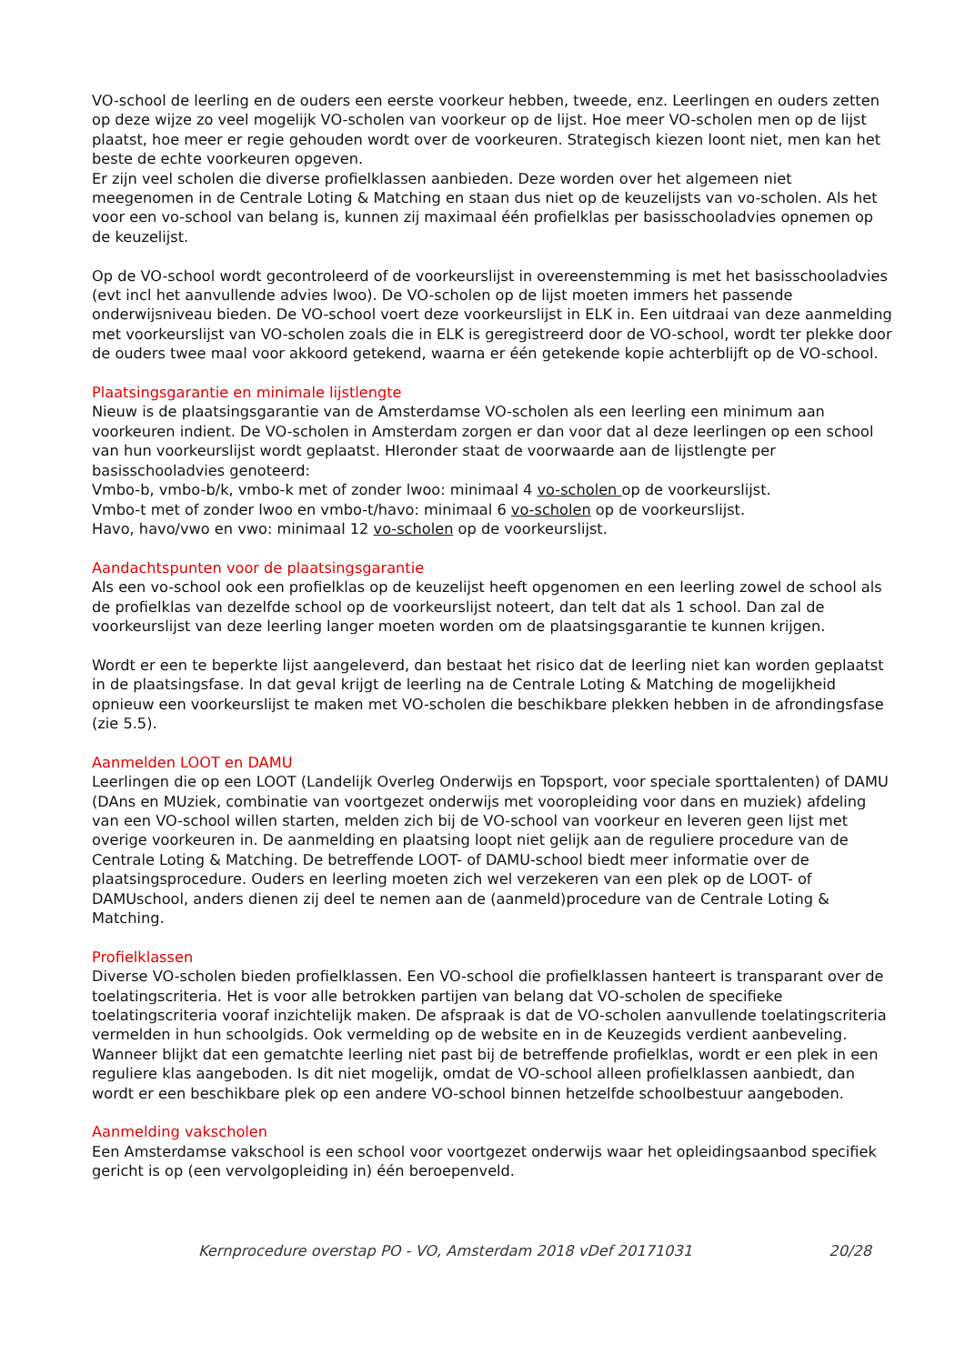VO-school de leerling en de ouders een eerste voorkeur hebben, tweede, enz. Leerlingen en ouders zetten op deze wijze zo veel mogelijk VO-scholen van voorkeur op de lijst. Hoe meer VO-scholen men op de lijst plaatst, hoe meer er regie gehouden wordt over de voorkeuren. Strategisch kiezen loont niet, men kan het beste de echte voorkeuren opgeven.
Er zijn veel scholen die diverse profielklassen aanbieden. Deze worden over het algemeen niet meegenomen in de Centrale Loting & Matching en staan dus niet op de keuzelijsts van vo-scholen. Als het voor een vo-school van belang is, kunnen zij maximaal één profielklas per basisschooladvies opnemen op de keuzelijst.
Op de VO-school wordt gecontroleerd of de voorkeurslijst in overeenstemming is met het basisschooladvies (evt incl het aanvullende advies lwoo). De VO-scholen op de lijst moeten immers het passende onderwijsniveau bieden. De VO-school voert deze voorkeurslijst in ELK in. Een uitdraai van deze aanmelding met voorkeurslijst van VO-scholen zoals die in ELK is geregistreerd door de VO-school, wordt ter plekke door de ouders twee maal voor akkoord getekend, waarna er één getekende kopie achterblijft op de VO-school.
Plaatsingsgarantie en minimale lijstlengte
Nieuw is de plaatsingsgarantie van de Amsterdamse VO-scholen als een leerling een minimum aan voorkeuren indient. De VO-scholen in Amsterdam zorgen er dan voor dat al deze leerlingen op een school van hun voorkeurslijst wordt geplaatst. HIeronder staat de voorwaarde aan de lijstlengte per basisschooladvies genoteerd:
Vmbo-b, vmbo-b/k, vmbo-k met of zonder lwoo: minimaal 4 vo-scholen op de voorkeurslijst.
Vmbo-t met of zonder lwoo en vmbo-t/havo: minimaal 6 vo-scholen op de voorkeurslijst.
Havo, havo/vwo en vwo: minimaal 12 vo-scholen op de voorkeurslijst.
Aandachtspunten voor de plaatsingsgarantie
Als een vo-school ook een profielklas op de keuzelijst heeft opgenomen en een leerling zowel de school als de profielklas van dezelfde school op de voorkeurslijst noteert, dan telt dat als 1 school. Dan zal de voorkeurslijst van deze leerling langer moeten worden om de plaatsingsgarantie te kunnen krijgen.
Wordt er een te beperkte lijst aangeleverd, dan bestaat het risico dat de leerling niet kan worden geplaatst in de plaatsingsfase. In dat geval krijgt de leerling na de Centrale Loting & Matching de mogelijkheid opnieuw een voorkeurslijst te maken met VO-scholen die beschikbare plekken hebben in de afrondingsfase (zie 5.5).
Aanmelden LOOT en DAMU
Leerlingen die op een LOOT (Landelijk Overleg Onderwijs en Topsport, voor speciale sporttalenten) of DAMU (DAns en MUziek, combinatie van voortgezet onderwijs met vooropleiding voor dans en muziek) afdeling van een VO-school willen starten, melden zich bij de VO-school van voorkeur en leveren geen lijst met overige voorkeuren in. De aanmelding en plaatsing loopt niet gelijk aan de reguliere procedure van de Centrale Loting & Matching. De betreffende LOOT- of DAMU-school biedt meer informatie over de plaatsingsprocedure. Ouders en leerling moeten zich wel verzekeren van een plek op de LOOT- of DAMUschool, anders dienen zij deel te nemen aan de (aanmeld)procedure van de Centrale Loting & Matching.
Profielklassen
Diverse VO-scholen bieden profielklassen. Een VO-school die profielklassen hanteert is transparant over de toelatingscriteria. Het is voor alle betrokken partijen van belang dat VO-scholen de specifieke toelatingscriteria vooraf inzichtelijk maken. De afspraak is dat de VO-scholen aanvullende toelatingscriteria vermelden in hun schoolgids. Ook vermelding op de website en in de Keuzegids verdient aanbeveling. Wanneer blijkt dat een gematchte leerling niet past bij de betreffende profielklas, wordt er een plek in een reguliere klas aangeboden. Is dit niet mogelijk, omdat de VO-school alleen profielklassen aanbiedt, dan wordt er een beschikbare plek op een andere VO-school binnen hetzelfde schoolbestuur aangeboden.
Aanmelding vakscholen
Een Amsterdamse vakschool is een school voor voortgezet onderwijs waar het opleidingsaanbod specifiek gericht is op (een vervolgopleiding in) één beroepenveld.
Kernprocedure overstap PO - VO, Amsterdam 2018 vDef 20171031 20/28